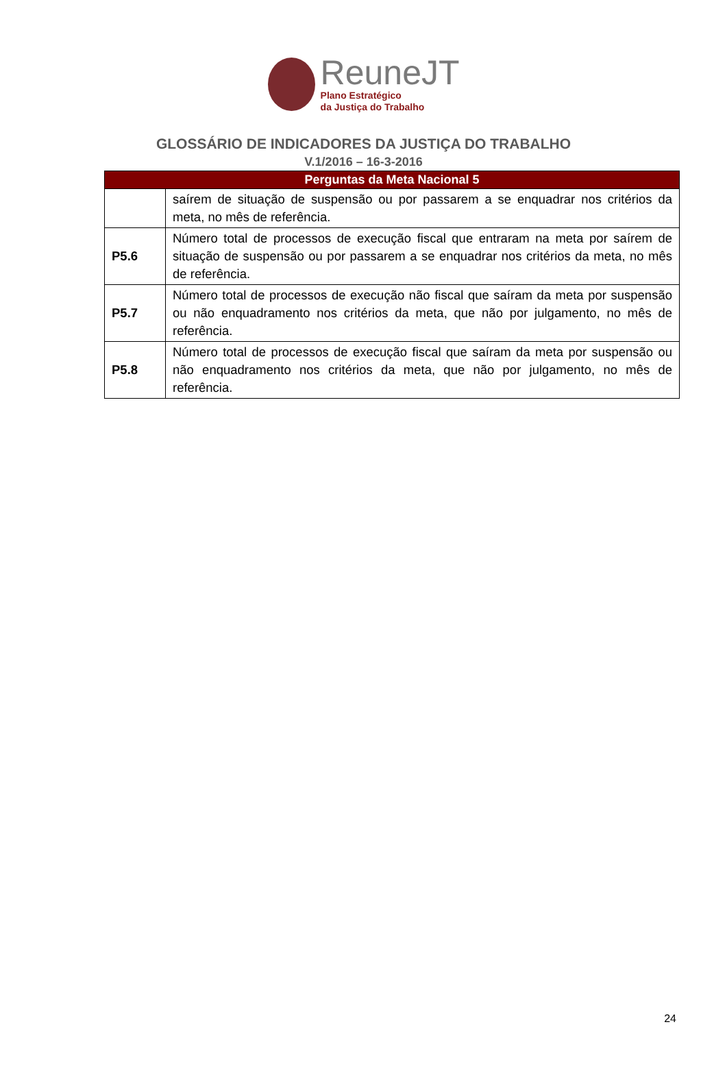ReuneJT
Plano Estratégico
da Justiça do Trabalho
GLOSSÁRIO DE INDICADORES DA JUSTIÇA DO TRABALHO
V.1/2016 – 16-3-2016
| Perguntas da Meta Nacional 5 | |
| --- | --- |
| | saírem de situação de suspensão ou por passarem a se enquadrar nos critérios da meta, no mês de referência. |
| P5.6 | Número total de processos de execução fiscal que entraram na meta por saírem de situação de suspensão ou por passarem a se enquadrar nos critérios da meta, no mês de referência. |
| P5.7 | Número total de processos de execução não fiscal que saíram da meta por suspensão ou não enquadramento nos critérios da meta, que não por julgamento, no mês de referência. |
| P5.8 | Número total de processos de execução fiscal que saíram da meta por suspensão ou não enquadramento nos critérios da meta, que não por julgamento, no mês de referência. |
24